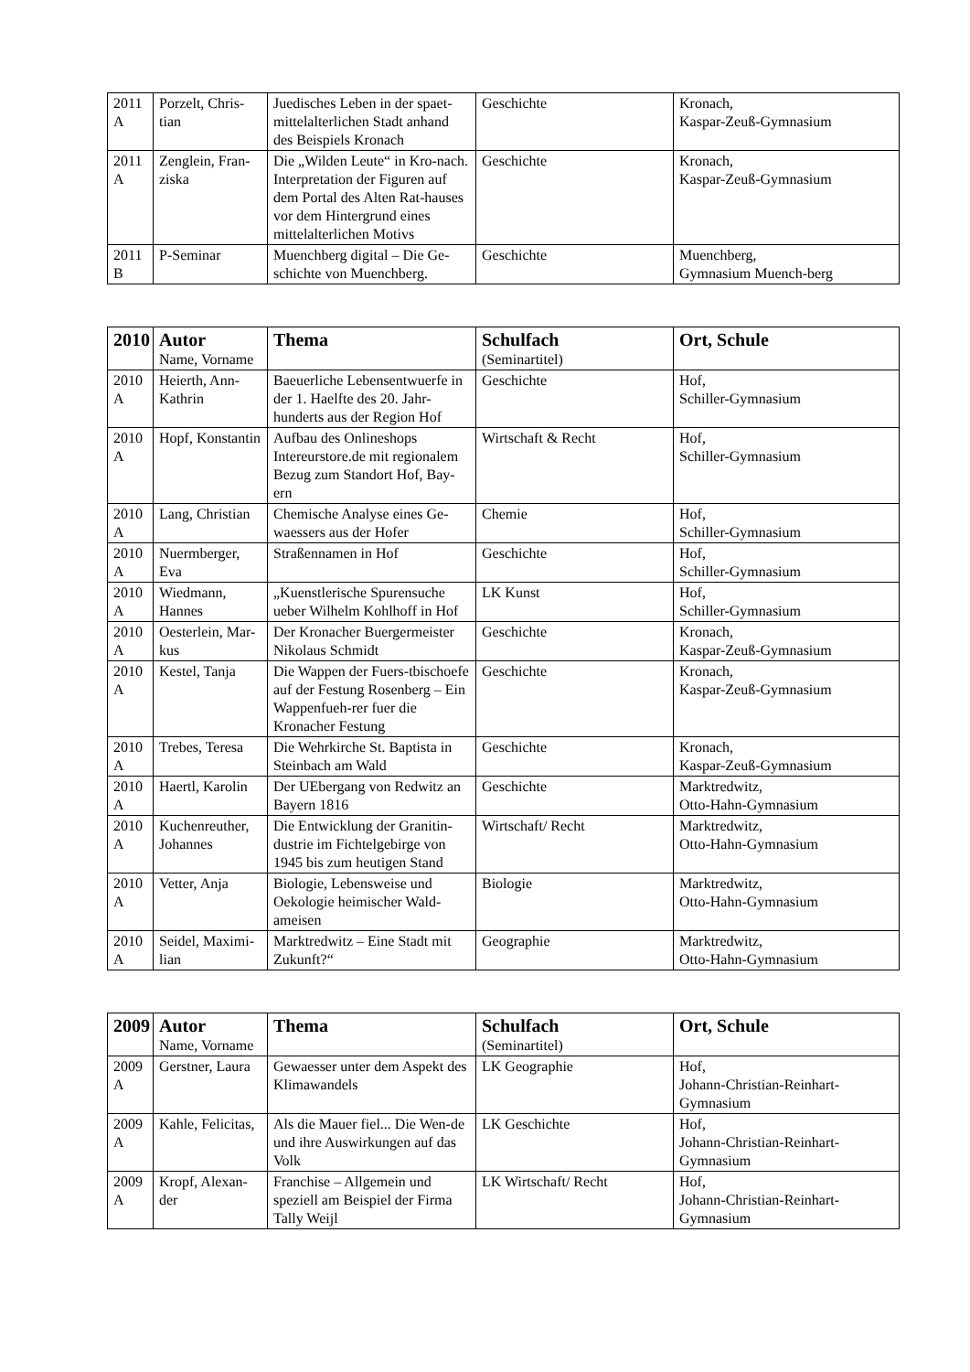| 2011 A | Porzelt, Chris-tian | Juedisches Leben in der spaet-mittelalterlichen Stadt anhand des Beispiels Kronach | Geschichte | Kronach, Kaspar-Zeuß-Gymnasium |
| 2011 A | Zenglein, Fran-ziska | Die „Wilden Leute“ in Kro-nach. Interpretation der Figuren auf dem Portal des Alten Rat-hauses vor dem Hintergrund eines mittelalterlichen Motivs | Geschichte | Kronach, Kaspar-Zeuß-Gymnasium |
| 2011 B | P-Seminar | Muenchberg digital – Die Ge-schichte von Muenchberg. | Geschichte | Muenchberg, Gymnasium Muench-berg |
| 2010 | Autor Name, Vorname | Thema | Schulfach (Seminartitel) | Ort, Schule |
| --- | --- | --- | --- | --- |
| 2010 A | Heierth, Ann-Kathrin | Baeuerliche Lebensentwuerfe in der 1. Haelfte des 20. Jahr-hunderts aus der Region Hof | Geschichte | Hof, Schiller-Gymnasium |
| 2010 A | Hopf, Konstantin | Aufbau des Onlineshops Intereurstore.de mit regionalem Bezug zum Standort Hof, Bay-ern | Wirtschaft & Recht | Hof, Schiller-Gymnasium |
| 2010 A | Lang, Christian | Chemische Analyse eines Ge-waessers aus der Hofer | Chemie | Hof, Schiller-Gymnasium |
| 2010 A | Nuermberger, Eva | Straßennamen in Hof | Geschichte | Hof, Schiller-Gymnasium |
| 2010 A | Wiedmann, Hannes | „Kuenstlerische Spurensuche ueber Wilhelm Kohlhoff in Hof | LK Kunst | Hof, Schiller-Gymnasium |
| 2010 A | Oesterlein, Mar-kus | Der Kronacher Buergermeister Nikolaus Schmidt | Geschichte | Kronach, Kaspar-Zeuß-Gymnasium |
| 2010 A | Kestel, Tanja | Die Wappen der Fuers-tbischoefe auf der Festung Rosenberg – Ein Wappenfueh-rer fuer die Kronacher Festung | Geschichte | Kronach, Kaspar-Zeuß-Gymnasium |
| 2010 A | Trebes, Teresa | Die Wehrkirche St. Baptista in Steinbach am Wald | Geschichte | Kronach, Kaspar-Zeuß-Gymnasium |
| 2010 A | Haertl, Karolin | Der UEbergang von Redwitz an Bayern 1816 | Geschichte | Marktredwitz, Otto-Hahn-Gymnasium |
| 2010 A | Kuchenreuther, Johannes | Die Entwicklung der Granitin-dustrie im Fichtelgebirge von 1945 bis zum heutigen Stand | Wirtschaft/ Recht | Marktredwitz, Otto-Hahn-Gymnasium |
| 2010 A | Vetter, Anja | Biologie, Lebensweise und Oekologie heimischer Wald-ameisen | Biologie | Marktredwitz, Otto-Hahn-Gymnasium |
| 2010 A | Seidel, Maximi-lian | Marktredwitz – Eine Stadt mit Zukunft?“ | Geographie | Marktredwitz, Otto-Hahn-Gymnasium |
| 2009 | Autor Name, Vorname | Thema | Schulfach (Seminartitel) | Ort, Schule |
| --- | --- | --- | --- | --- |
| 2009 A | Gerstner, Laura | Gewaesser unter dem Aspekt des Klimawandels | LK Geographie | Hof, Johann-Christian-Reinhart-Gymnasium |
| 2009 A | Kahle, Felicitas, | Als die Mauer fiel... Die Wen-de und ihre Auswirkungen auf das Volk | LK Geschichte | Hof, Johann-Christian-Reinhart-Gymnasium |
| 2009 A | Kropf, Alexan-der | Franchise – Allgemein und speziell am Beispiel der Firma Tally Weijl | LK Wirtschaft/ Recht | Hof, Johann-Christian-Reinhart-Gymnasium |